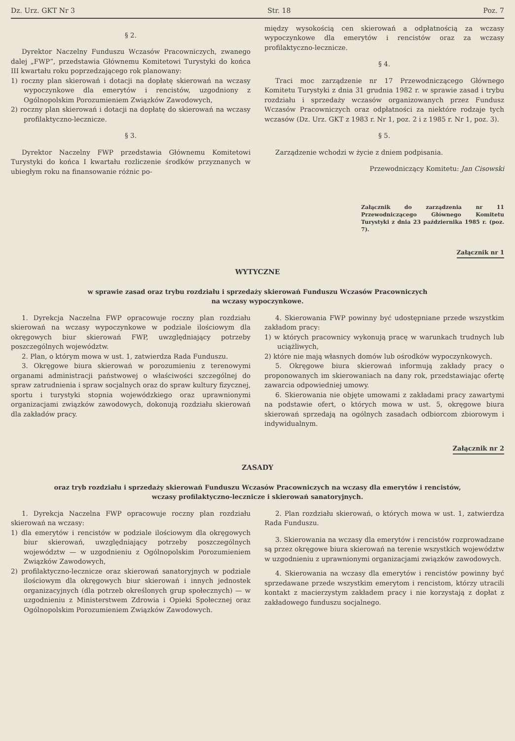Dz. Urz. GKT Nr 3 Str. 18 Poz. 7
§ 2.
Dyrektor Naczelny Funduszu Wczasów Pracowniczych, zwanego dalej „FWP”, przedstawia Głównemu Komitetowi Turystyki do końca III kwartału roku poprzedzającego rok planowany:
1) roczny plan skierowań i dotacji na dopłatę skierowań na wczasy wypoczynkowe dla emerytów i rencistów, uzgodniony z Ogólnopolskim Porozumieniem Związków Zawodowych,
2) roczny plan skierowań i dotacji na dopłatę do skierowań na wczasy profilaktyczno-lecznicze.
§ 3.
Dyrektor Naczelny FWP przedstawia Głównemu Komitetowi Turystyki do końca I kwartału rozliczenie środków przyznanych w ubiegłym roku na finansowanie różnic po-
między wysokością cen skierowań a odpłatnością za wczasy wypoczynkowe dla emerytów i rencistów oraz za wczasy profilaktyczno-lecznicze.
§ 4.
Traci moc zarządzenie nr 17 Przewodniczącego Głównego Komitetu Turystyki z dnia 31 grudnia 1982 r. w sprawie zasad i trybu rozdziału i sprzedaży wczasów organizowanych przez Fundusz Wczasów Pracowniczych oraz odpłatności za niektóre rodzaje tych wczasów (Dz. Urz. GKT z 1983 r. Nr 1, poz. 2 i z 1985 r. Nr 1, poz. 3).
§ 5.
Zarządzenie wchodzi w życie z dniem podpisania.
Przewodniczący Komitetu: Jan Cisowski
Załącznik do zarządzenia nr 11 Przewodniczącego Głównego Komitetu Turystyki z dnia 23 października 1985 r. (poz. 7).
Załącznik nr 1
WYTYCZNE
w sprawie zasad oraz trybu rozdziału i sprzedaży skierowań Funduszu Wczasów Pracowniczych
na wczasy wypoczynkowe.
1. Dyrekcja Naczelna FWP opracowuje roczny plan rozdziału skierowań na wczasy wypoczynkowe w podziale ilościowym dla okręgowych biur skierowań FWP, uwzględniający potrzeby poszczególnych województw.
2. Plan, o którym mowa w ust. 1, zatwierdza Rada Funduszu.
3. Okręgowe biura skierowań w porozumieniu z terenowymi organami administracji państwowej o właściwości szczególnej do spraw zatrudnienia i spraw socjalnych oraz do spraw kultury fizycznej, sportu i turystyki stopnia wojewódzkiego oraz uprawnionymi organizacjami związków zawodowych, dokonują rozdziału skierowań dla zakładów pracy.
4. Skierowania FWP powinny być udostępniane przede wszystkim zakładom pracy:
1) w których pracownicy wykonują pracę w warunkach trudnych lub uciążliwych,
2) które nie mają własnych domów lub ośrodków wypoczynkowych.
5. Okręgowe biura skierowań informują zakłady pracy o proponowanych im skierowaniach na dany rok, przedstawiając ofertę zawarcia odpowiedniej umowy.
6. Skierowania nie objęte umowami z zakładami pracy zawartymi na podstawie ofert, o których mowa w ust. 5, okręgowe biura skierowań sprzedają na ogólnych zasadach odbiorcom zbiorowym i indywidualnym.
Załącznik nr 2
ZASADY
oraz tryb rozdziału i sprzedaży skierowań Funduszu Wczasów Pracowniczych na wczasy dla emerytów i rencistów,
wczasy profilaktyczno-lecznicze i skierowań sanatoryjnych.
1. Dyrekcja Naczelna FWP opracowuje roczny plan rozdziału skierowań na wczasy:
1) dla emerytów i rencistów w podziale ilościowym dla okręgowych biur skierowań, uwzględniający potrzeby poszczególnych województw — w uzgodnieniu z Ogólnopolskim Porozumieniem Związków Zawodowych,
2) profilaktyczno-lecznicze oraz skierowań sanatoryjnych w podziale ilościowym dla okręgowych biur skierowań i innych jednostek organizacyjnych (dla potrzeb określonych grup społecznych) — w uzgodnieniu z Ministerstwem Zdrowia i Opieki Społecznej oraz Ogólnopolskim Porozumieniem Związków Zawodowych.
2. Plan rozdziału skierowań, o których mowa w ust. 1, zatwierdza Rada Funduszu.
3. Skierowania na wczasy dla emerytów i rencistów rozprowadzane są przez okręgowe biura skierowań na terenie wszystkich województw w uzgodnieniu z uprawnionymi organizacjami związków zawodowych.
4. Skierowania na wczasy dla emerytów i rencistów powinny być sprzedawane przede wszystkim emerytom i rencistom, którzy utracili kontakt z macierzystym zakładem pracy i nie korzystają z dopłat z zakładowego funduszu socjalnego.